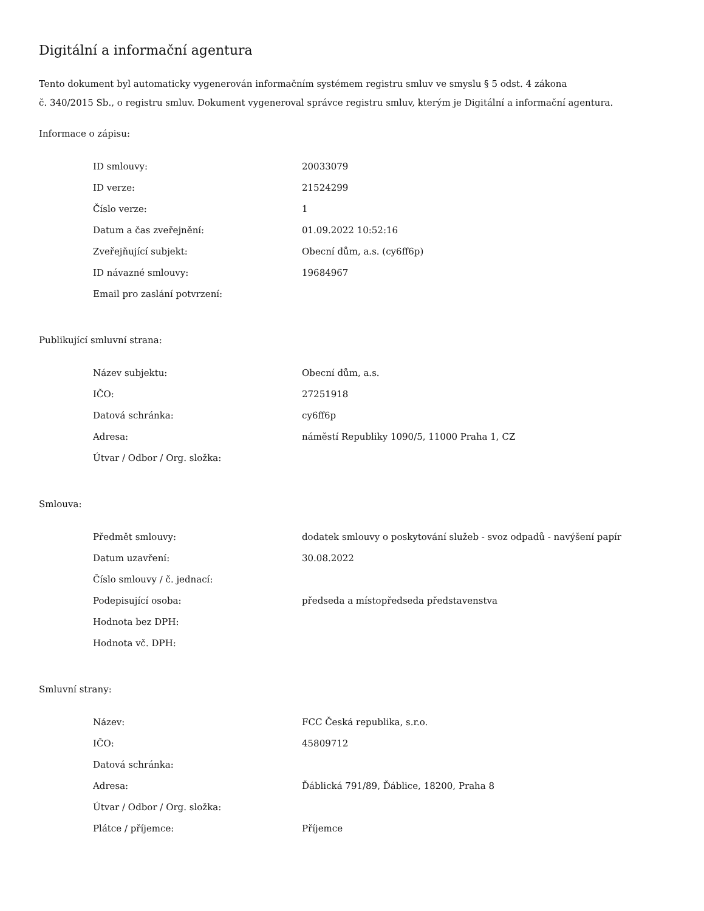Digitální a informační agentura
Tento dokument byl automaticky vygenerován informačním systémem registru smluv ve smyslu § 5 odst. 4 zákona
č. 340/2015 Sb., o registru smluv. Dokument vygeneroval správce registru smluv, kterým je Digitální a informační agentura.
Informace o zápisu:
| ID smlouvy: | 20033079 |
| ID verze: | 21524299 |
| Číslo verze: | 1 |
| Datum a čas zveřejnění: | 01.09.2022 10:52:16 |
| Zveřejňující subjekt: | Obecní dům, a.s. (cy6ff6p) |
| ID návazné smlouvy: | 19684967 |
| Email pro zaslání potvrzení: | |
Publikující smluvní strana:
| Název subjektu: | Obecní dům, a.s. |
| IČO: | 27251918 |
| Datová schránka: | cy6ff6p |
| Adresa: | náměstí Republiky 1090/5, 11000 Praha 1, CZ |
| Útvar / Odbor / Org. složka: | |
Smlouva:
| Předmět smlouvy: | dodatek smlouvy o poskytování služeb - svoz odpadů - navýšení papír |
| Datum uzavření: | 30.08.2022 |
| Číslo smlouvy / č. jednací: | |
| Podepisující osoba: | předseda a místopředseda představenstva |
| Hodnota bez DPH: | |
| Hodnota vč. DPH: | |
Smluvní strany:
| Název: | FCC Česká republika, s.r.o. |
| IČO: | 45809712 |
| Datová schránka: | |
| Adresa: | Ďáblická 791/89, Ďáblice, 18200, Praha 8 |
| Útvar / Odbor / Org. složka: | |
| Plátce / příjemce: | Příjemce |